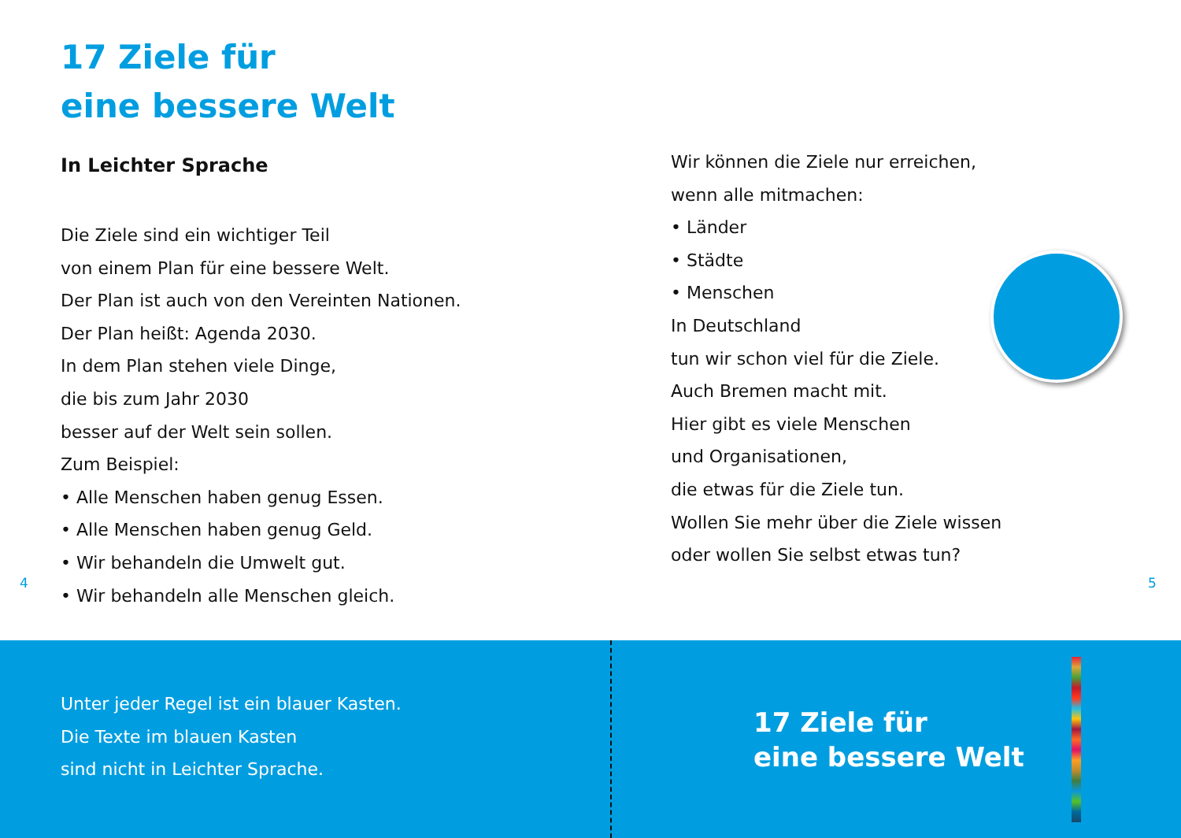17 Ziele für
eine bessere Welt
In Leichter Sprache
Die Ziele sind ein wichtiger Teil
von einem Plan für eine bessere Welt.
Der Plan ist auch von den Vereinten Nationen.
Der Plan heißt: Agenda 2030.
In dem Plan stehen viele Dinge,
die bis zum Jahr 2030
besser auf der Welt sein sollen.
Zum Beispiel:
• Alle Menschen haben genug Essen.
• Alle Menschen haben genug Geld.
• Wir behandeln die Umwelt gut.
• Wir behandeln alle Menschen gleich.
Wir können die Ziele nur erreichen,
wenn alle mitmachen:
• Länder
• Städte
• Menschen
In Deutschland
tun wir schon viel für die Ziele.
Auch Bremen macht mit.
Hier gibt es viele Menschen
und Organisationen,
die etwas für die Ziele tun.
Wollen Sie mehr über die Ziele wissen
oder wollen Sie selbst etwas tun?
4 5
Unter jeder Regel ist ein blauer Kasten.
Die Texte im blauen Kasten
sind nicht in Leichter Sprache.
17 Ziele für
eine bessere Welt